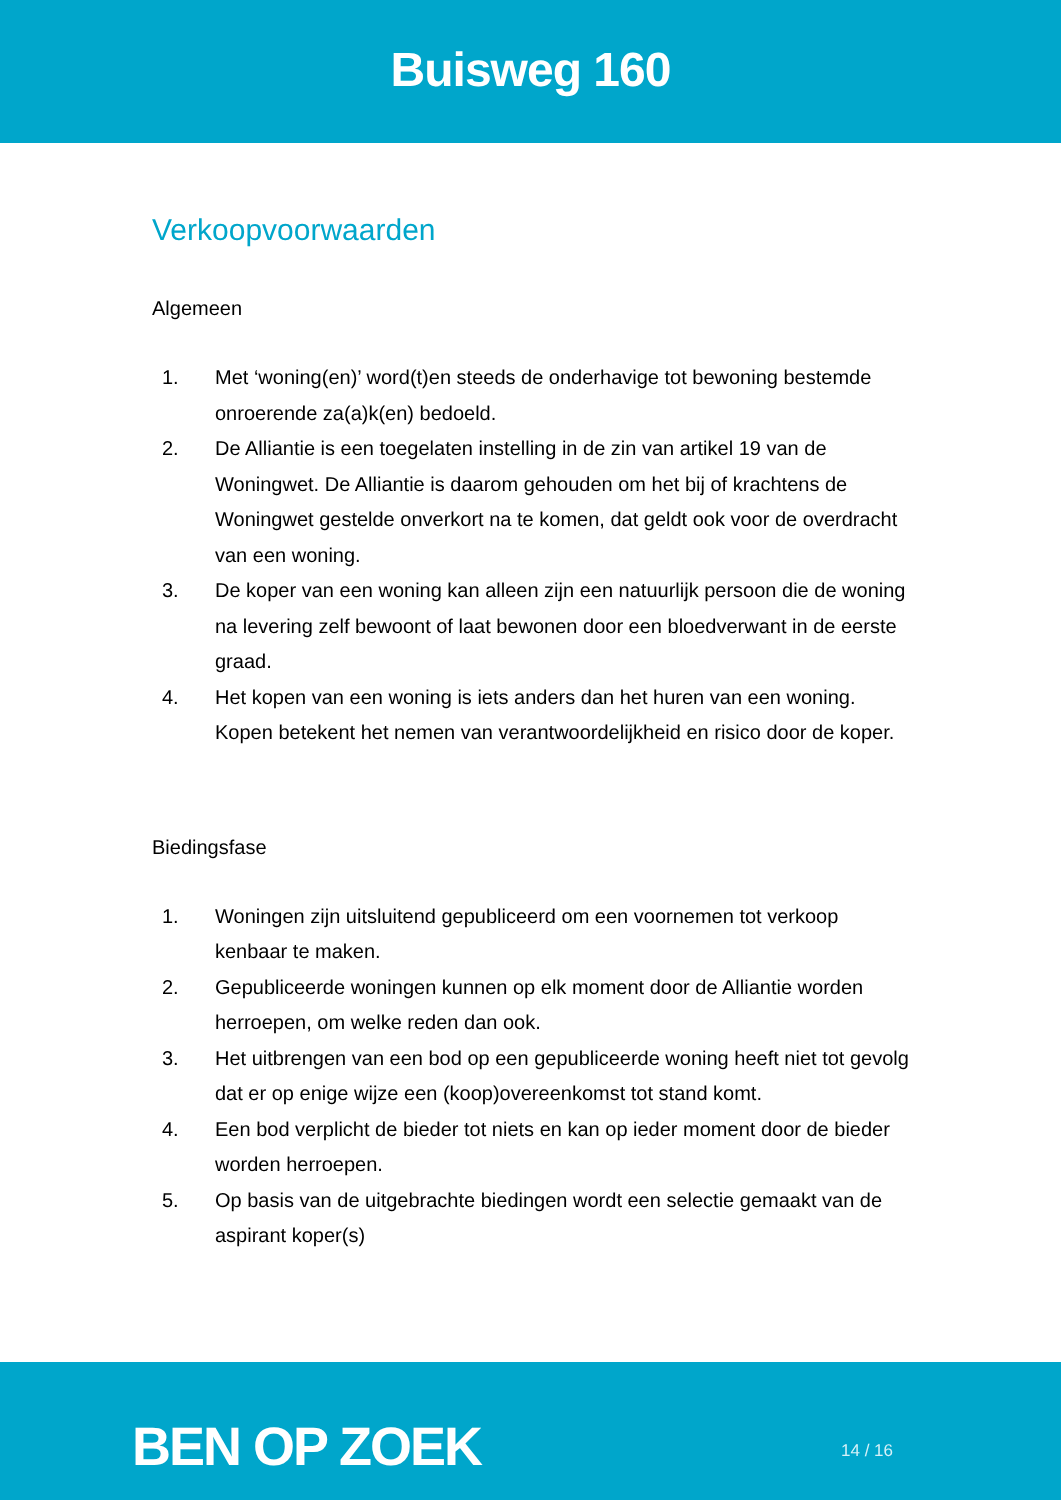Buisweg 160
Verkoopvoorwaarden
Algemeen
1. Met ‘woning(en)’ word(t)en steeds de onderhavige tot bewoning bestemde onroerende za(a)k(en) bedoeld.
2. De Alliantie is een toegelaten instelling in de zin van artikel 19 van de Woningwet. De Alliantie is daarom gehouden om het bij of krachtens de Woningwet gestelde onverkort na te komen, dat geldt ook voor de overdracht van een woning.
3. De koper van een woning kan alleen zijn een natuurlijk persoon die de woning na levering zelf bewoont of laat bewonen door een bloedverwant in de eerste graad.
4. Het kopen van een woning is iets anders dan het huren van een woning. Kopen betekent het nemen van verantwoordelijkheid en risico door de koper.
Biedingsfase
1. Woningen zijn uitsluitend gepubliceerd om een voornemen tot verkoop kenbaar te maken.
2. Gepubliceerde woningen kunnen op elk moment door de Alliantie worden herroepen, om welke reden dan ook.
3. Het uitbrengen van een bod op een gepubliceerde woning heeft niet tot gevolg dat er op enige wijze een (koop)overeenkomst tot stand komt.
4. Een bod verplicht de bieder tot niets en kan op ieder moment door de bieder worden herroepen.
5. Op basis van de uitgebrachte biedingen wordt een selectie gemaakt van de aspirant koper(s)
BEN OP ZOEK
14 / 16